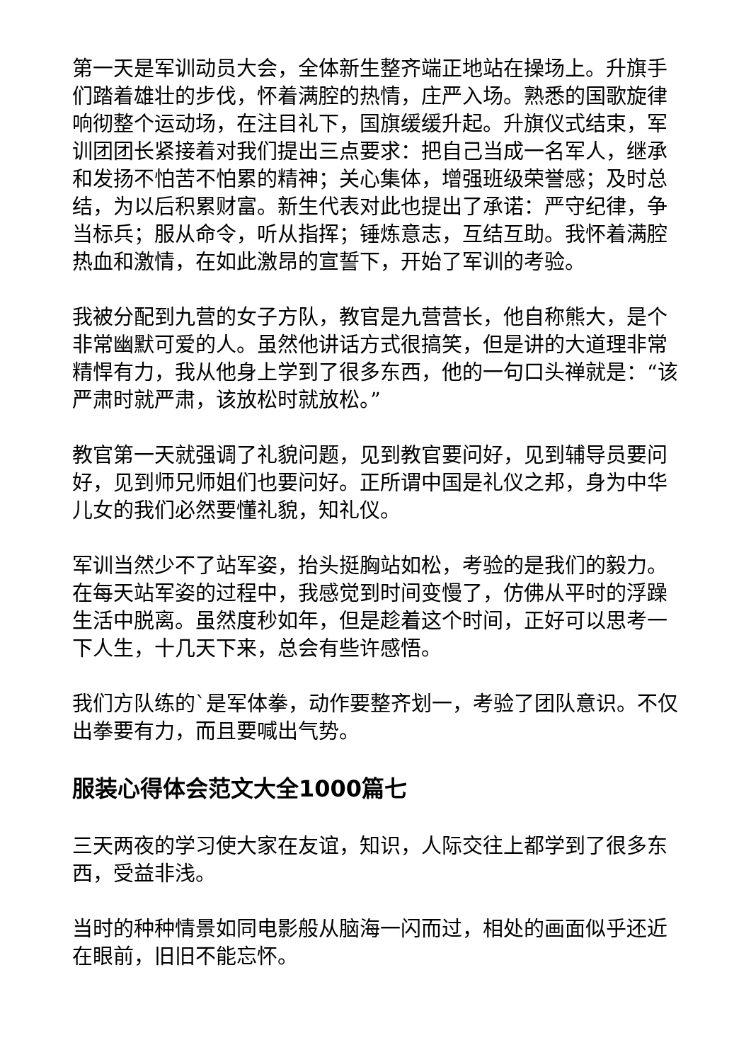第一天是军训动员大会，全体新生整齐端正地站在操场上。升旗手们踏着雄壮的步伐，怀着满腔的热情，庄严入场。熟悉的国歌旋律响彻整个运动场，在注目礼下，国旗缓缓升起。升旗仪式结束，军训团团长紧接着对我们提出三点要求：把自己当成一名军人，继承和发扬不怕苦不怕累的精神；关心集体，增强班级荣誉感；及时总结，为以后积累财富。新生代表对此也提出了承诺：严守纪律，争当标兵；服从命令，听从指挥；锤炼意志，互结互助。我怀着满腔热血和激情，在如此激昂的宣誓下，开始了军训的考验。
我被分配到九营的女子方队，教官是九营营长，他自称熊大，是个非常幽默可爱的人。虽然他讲话方式很搞笑，但是讲的大道理非常精悍有力，我从他身上学到了很多东西，他的一句口头禅就是：“该严肃时就严肃，该放松时就放松。”
教官第一天就强调了礼貌问题，见到教官要问好，见到辅导员要问好，见到师兄师姐们也要问好。正所谓中国是礼仪之邦，身为中华儿女的我们必然要懂礼貌，知礼仪。
军训当然少不了站军姿，抬头挺胸站如松，考验的是我们的毅力。在每天站军姿的过程中，我感觉到时间变慢了，仿佛从平时的浮躁生活中脱离。虽然度秒如年，但是趁着这个时间，正好可以思考一下人生，十几天下来，总会有些许感悟。
我们方队练的`是军体拳，动作要整齐划一，考验了团队意识。不仅出拳要有力，而且要喊出气势。
服装心得体会范文大全1000篇七
三天两夜的学习使大家在友谊，知识，人际交往上都学到了很多东西，受益非浅。
当时的种种情景如同电影般从脑海一闪而过，相处的画面似乎还近在眼前，旧旧不能忘怀。